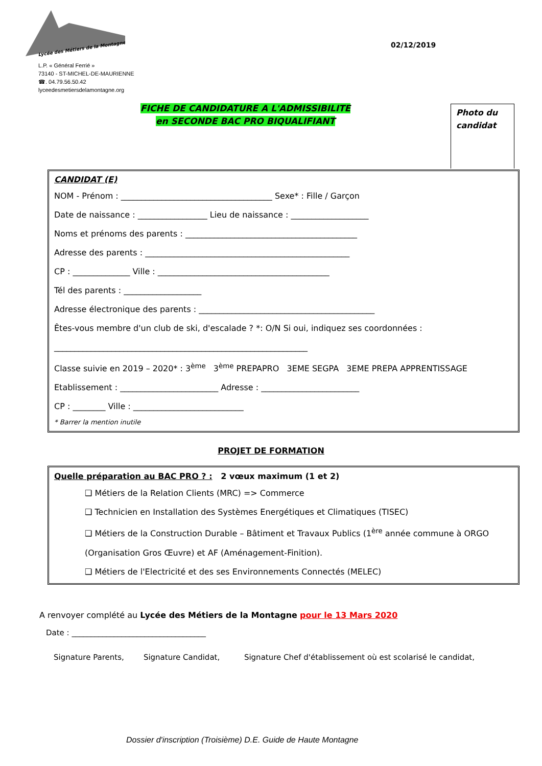Lycée des Métiers de la Montagne
L.P. « Général Ferrié »
73140 - ST-MICHEL-DE-MAURIENNE
☎. 04.79.56.50.42
lyceedesmetiersdelamontagne.org
02/12/2019
FICHE DE CANDIDATURE A L'ADMISSIBILITE
en SECONDE BAC PRO BIQUALIFIANT
Photo du
candidat
CANDIDAT (E)
NOM - Prénom : _____________________________________ Sexe* : Fille / Garçon
Date de naissance : _________________ Lieu de naissance : ___________________
Noms et prénoms des parents : __________________________________________
Adresse des parents : __________________________________________________
CP : ______________ Ville : __________________________________________
Tél des parents : ___________________
Adresse électronique des parents : ___________________________________________
Êtes-vous membre d'un club de ski, d'escalade ? *: O/N Si oui, indiquez ses coordonnées :
______________________________________________________________
Classe suivie en 2019 – 2020* : 3<sup>ème</sup> 3<sup>ème</sup> PREPAPRO 3EME SEGPA 3EME PREPA APPRENTISSAGE
Etablissement : ________________________ Adresse : ________________________
CP : ________ Ville : ___________________________
* Barrer la mention inutile
PROJET DE FORMATION
Quelle préparation au BAC PRO ? : 2 vœux maximum (1 et 2)
❑ Métiers de la Relation Clients (MRC) => Commerce
❑ Technicien en Installation des Systèmes Energétiques et Climatiques (TISEC)
❑ Métiers de la Construction Durable – Bâtiment et Travaux Publics (1<sup>ère</sup> année commune à ORGO (Organisation Gros Œuvre) et AF (Aménagement-Finition).
❑ Métiers de l'Electricité et des ses Environnements Connectés (MELEC)
A renvoyer complété au Lycée des Métiers de la Montagne pour le 13 Mars 2020
Date : ___________________________________
Signature Parents, Signature Candidat, Signature Chef d'établissement où est scolarisé le candidat,
Dossier d'inscription (Troisième) D.E. Guide de Haute Montagne